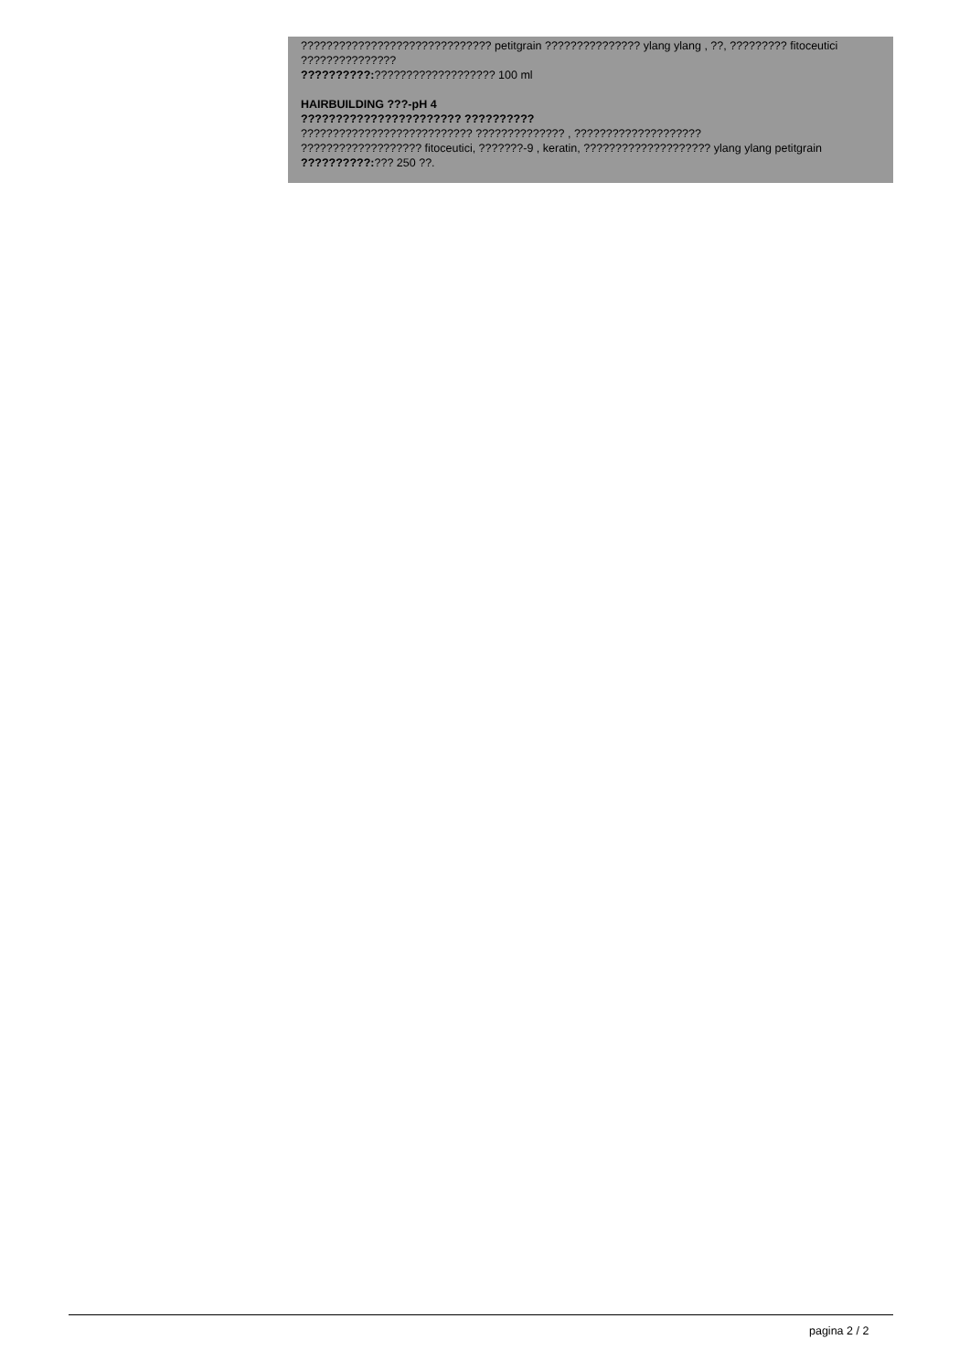?????????????????????????????? petitgrain ??????????????? ylang ylang , ??, ????????? fitoceutici ???????????????
??????????:??????????????????? 100 ml
HAIRBUILDING ???-pH 4
??????????????????????? ??????????
??????????????????????????? ?????????????? , ????????????????????
??????????????????? fitoceutici, ???????-9 , keratin, ???????????????????? ylang ylang petitgrain
??????????:??? 250 ??.
pagina 2 / 2